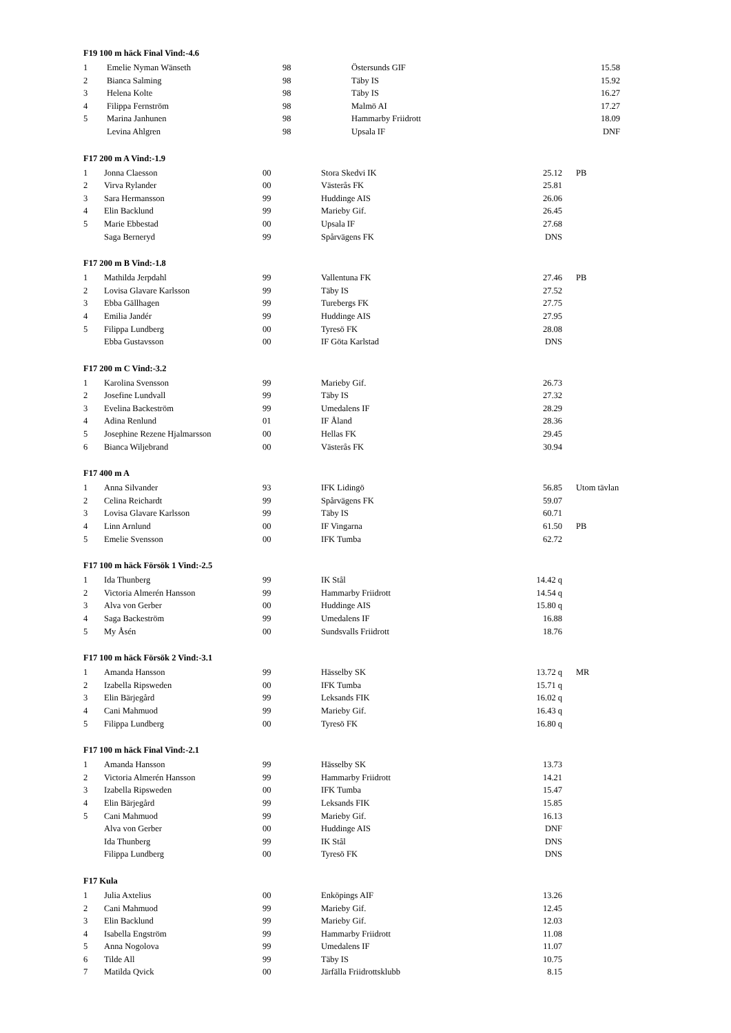F19 100 m häck Final Vind:-4.6
| 1 | Emelie Nyman Wänseth | 98 | Östersunds GIF | 15.58 |
| 2 | Bianca Salming | 98 | Täby IS | 15.92 |
| 3 | Helena Kolte | 98 | Täby IS | 16.27 |
| 4 | Filippa Fernström | 98 | Malmö AI | 17.27 |
| 5 | Marina Janhunen | 98 | Hammarby Friidrott | 18.09 |
| | Levina Ahlgren | 98 | Upsala IF | DNF |
F17 200 m A Vind:-1.9
| 1 | Jonna Claesson | 00 | Stora Skedvi IK | 25.12 | PB |
| 2 | Virva Rylander | 00 | Västerås FK | 25.81 | |
| 3 | Sara Hermansson | 99 | Huddinge AIS | 26.06 | |
| 4 | Elin Backlund | 99 | Marieby Gif. | 26.45 | |
| 5 | Marie Ebbestad | 00 | Upsala IF | 27.68 | |
| | Saga Berneryd | 99 | Spårvägens FK | DNS | |
F17 200 m B Vind:-1.8
| 1 | Mathilda Jerpdahl | 99 | Vallentuna FK | 27.46 | PB |
| 2 | Lovisa Glavare Karlsson | 99 | Täby IS | 27.52 | |
| 3 | Ebba Gällhagen | 99 | Turebergs FK | 27.75 | |
| 4 | Emilia Jandér | 99 | Huddinge AIS | 27.95 | |
| 5 | Filippa Lundberg | 00 | Tyresö FK | 28.08 | |
| | Ebba Gustavsson | 00 | IF Göta Karlstad | DNS | |
F17 200 m C Vind:-3.2
| 1 | Karolina Svensson | 99 | Marieby Gif. | 26.73 | |
| 2 | Josefine Lundvall | 99 | Täby IS | 27.32 | |
| 3 | Evelina Backeström | 99 | Umedalens IF | 28.29 | |
| 4 | Adina Renlund | 01 | IF Åland | 28.36 | |
| 5 | Josephine Rezene Hjalmarsson | 00 | Hellas FK | 29.45 | |
| 6 | Bianca Wiljebrand | 00 | Västerås FK | 30.94 | |
F17 400 m A
| 1 | Anna Silvander | 93 | IFK Lidingö | 56.85 | Utom tävlan |
| 2 | Celina Reichardt | 99 | Spårvägens FK | 59.07 | |
| 3 | Lovisa Glavare Karlsson | 99 | Täby IS | 60.71 | |
| 4 | Linn Arnlund | 00 | IF Vingarna | 61.50 | PB |
| 5 | Emelie Svensson | 00 | IFK Tumba | 62.72 | |
F17 100 m häck Försök 1 Vind:-2.5
| 1 | Ida Thunberg | 99 | IK Stål | 14.42 q | |
| 2 | Victoria Almerén Hansson | 99 | Hammarby Friidrott | 14.54 q | |
| 3 | Alva von Gerber | 00 | Huddinge AIS | 15.80 q | |
| 4 | Saga Backeström | 99 | Umedalens IF | 16.88 | |
| 5 | My Åsén | 00 | Sundsvalls Friidrott | 18.76 | |
F17 100 m häck Försök 2 Vind:-3.1
| 1 | Amanda Hansson | 99 | Hässelby SK | 13.72 q | MR |
| 2 | Izabella Ripsweden | 00 | IFK Tumba | 15.71 q | |
| 3 | Elin Bärjegård | 99 | Leksands FIK | 16.02 q | |
| 4 | Cani Mahmuod | 99 | Marieby Gif. | 16.43 q | |
| 5 | Filippa Lundberg | 00 | Tyresö FK | 16.80 q | |
F17 100 m häck Final Vind:-2.1
| 1 | Amanda Hansson | 99 | Hässelby SK | 13.73 | |
| 2 | Victoria Almerén Hansson | 99 | Hammarby Friidrott | 14.21 | |
| 3 | Izabella Ripsweden | 00 | IFK Tumba | 15.47 | |
| 4 | Elin Bärjegård | 99 | Leksands FIK | 15.85 | |
| 5 | Cani Mahmuod | 99 | Marieby Gif. | 16.13 | |
| | Alva von Gerber | 00 | Huddinge AIS | DNF | |
| | Ida Thunberg | 99 | IK Stål | DNS | |
| | Filippa Lundberg | 00 | Tyresö FK | DNS | |
F17 Kula
| 1 | Julia Axtelius | 00 | Enköpings AIF | 13.26 | |
| 2 | Cani Mahmuod | 99 | Marieby Gif. | 12.45 | |
| 3 | Elin Backlund | 99 | Marieby Gif. | 12.03 | |
| 4 | Isabella Engström | 99 | Hammarby Friidrott | 11.08 | |
| 5 | Anna Nogolova | 99 | Umedalens IF | 11.07 | |
| 6 | Tilde All | 99 | Täby IS | 10.75 | |
| 7 | Matilda Qvick | 00 | Järfälla Friidrottsklubb | 8.15 | |